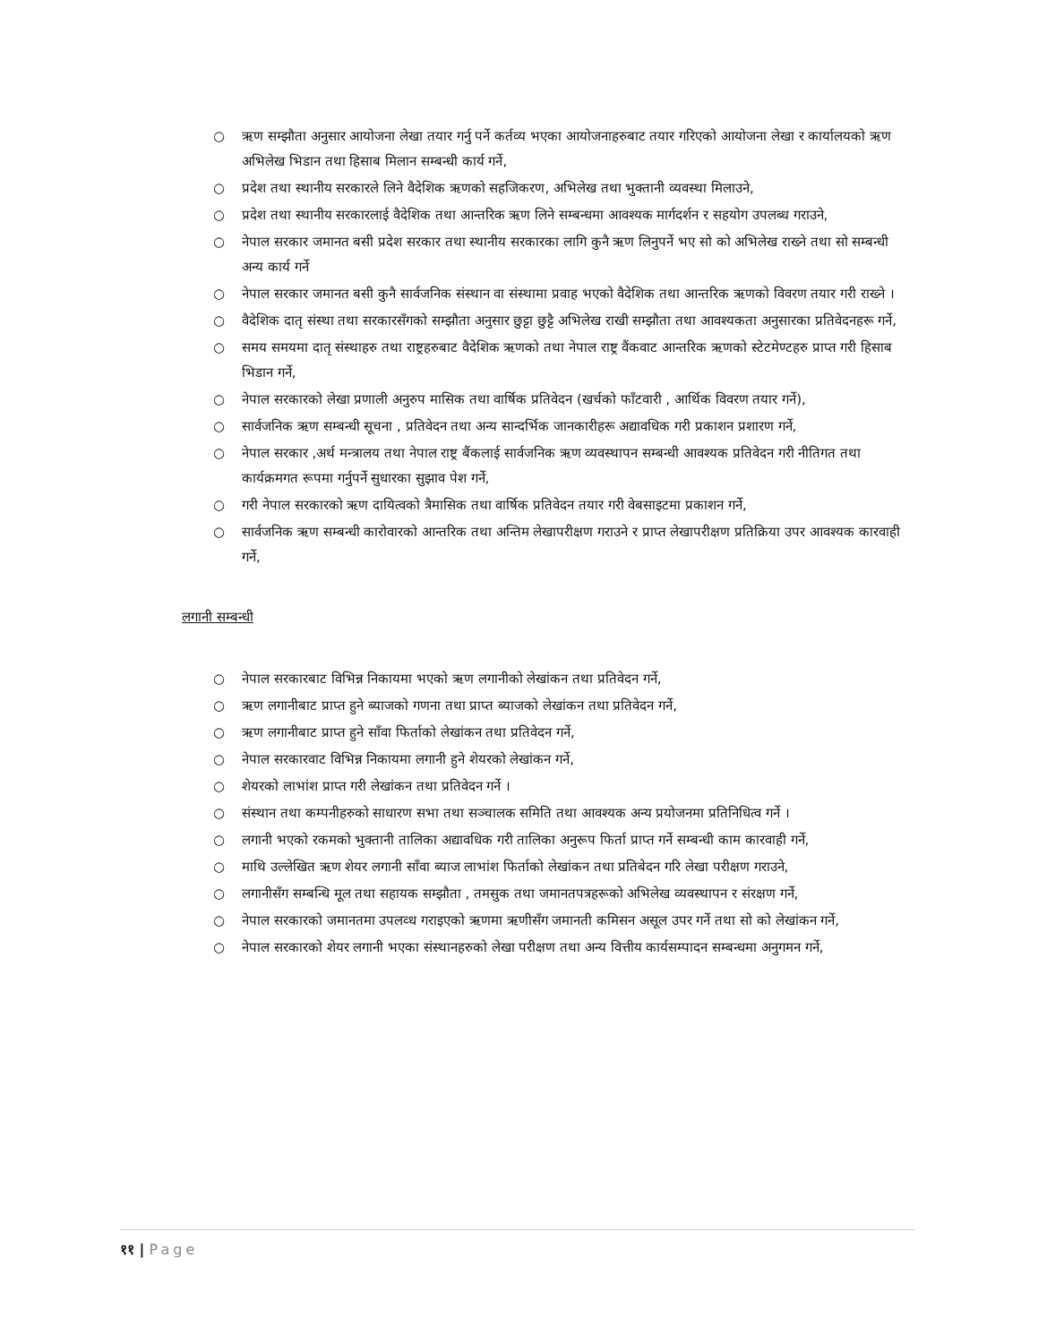○ ऋण सम्झौता अनुसार आयोजना लेखा तयार गर्नु पर्ने कर्तव्य भएका आयोजनाहरुबाट तयार गरिएको आयोजना लेखा र कार्यालयको ऋण अभिलेख भिडान तथा हिसाब मिलान सम्बन्धी कार्य गर्ने,
○ प्रदेश तथा स्थानीय सरकारले लिने वैदेशिक ऋणको सहजिकरण, अभिलेख तथा भुक्तानी व्यवस्था मिलाउने,
○ प्रदेश तथा स्थानीय सरकारलाई वैदेशिक तथा आन्तरिक ऋण लिने सम्बन्धमा आवश्यक मार्गदर्शन र सहयोग उपलब्ध गराउने,
○ नेपाल सरकार जमानत बसी प्रदेश सरकार तथा स्थानीय सरकारका लागि कुनै ऋण लिनुपर्ने भए सो को अभिलेख राख्ने तथा सो सम्बन्धी अन्य कार्य गर्ने
○ नेपाल सरकार जमानत बसी कुनै सार्वजनिक संस्थान वा संस्थामा प्रवाह भएको वैदेशिक तथा आन्तरिक ऋणको विवरण तयार गरी राख्ने ।
○ वैदेशिक दातृ संस्था तथा सरकारसँगको सम्झौता अनुसार छुट्टा छुट्टै अभिलेख राखी सम्झौता तथा आवश्यकता अनुसारका प्रतिवेदनहरू गर्ने,
○ समय समयमा दातृ संस्थाहरु तथा राष्ट्रहरुबाट वैदेशिक ऋणको तथा नेपाल राष्ट्र वैंकवाट आन्तरिक ऋणको स्टेटमेण्टहरु प्राप्त गरी हिसाब भिडान गर्ने,
○ नेपाल सरकारको लेखा प्रणाली अनुरुप मासिक तथा वार्षिक प्रतिवेदन (खर्चको फाँटवारी , आर्थिक विवरण तयार गर्ने),
○ सार्वजनिक ऋण सम्बन्धी सूचना , प्रतिवेदन तथा अन्य सान्दर्भिक जानकारीहरू अद्यावधिक गरी प्रकाशन प्रशारण गर्ने,
○ नेपाल सरकार ,अर्थ मन्त्रालय तथा नेपाल राष्ट्र बैंकलाई सार्वजनिक ऋण व्यवस्थापन सम्बन्धी आवश्यक प्रतिवेदन गरी नीतिगत तथा कार्यक्रमगत रूपमा गर्नुपर्ने सुधारका सुझाव पेश गर्ने,
○ गरी नेपाल सरकारको ऋण दायित्वको त्रैमासिक तथा वार्षिक प्रतिवेदन तयार गरी वेबसाइटमा प्रकाशन गर्ने,
○ सार्वजनिक ऋण सम्बन्धी कारोवारको आन्तरिक तथा अन्तिम लेखापरीक्षण गराउने र प्राप्त लेखापरीक्षण प्रतिक्रिया उपर आवश्यक कारवाही गर्ने,
लगानी सम्बन्धी
○ नेपाल सरकारबाट विभिन्न निकायमा भएको ऋण लगानीको लेखांकन तथा प्रतिवेदन गर्ने,
○ ऋण लगानीबाट प्राप्त हुने ब्याजको गणना तथा प्राप्त ब्याजको लेखांकन तथा प्रतिवेदन गर्ने,
○ ऋण लगानीबाट प्राप्त हुने साँवा फिर्ताको लेखांकन तथा प्रतिवेदन गर्ने,
○ नेपाल सरकारवाट विभिन्न निकायमा लगानी हुने शेयरको लेखांकन गर्ने,
○ शेयरको लाभांश प्राप्त गरी लेखांकन तथा प्रतिवेदन गर्ने ।
○ संस्थान तथा कम्पनीहरुको साधारण सभा तथा सञ्चालक समिति तथा आवश्यक अन्य प्रयोजनमा प्रतिनिधित्व गर्ने ।
○ लगानी भएको रकमको भुक्तानी तालिका अद्यावधिक गरी तालिका अनुरूप फिर्ता प्राप्त गर्ने सम्बन्धी काम कारवाही गर्ने,
○ माथि उल्लेखित ऋण शेयर लगानी साँवा ब्याज लाभांश फिर्ताको लेखांकन तथा प्रतिबेदन गरि लेखा परीक्षण गराउने,
○ लगानीसँग सम्बन्धि मूल तथा सहायक सम्झौता , तमसुक तथा जमानतपत्रहरूको अभिलेख व्यवस्थापन र संरक्षण गर्ने,
○ नेपाल सरकारको जमानतमा उपलव्ध गराइएको ऋणमा ऋणीसँग जमानती कमिसन असूल उपर गर्ने तथा सो को लेखांकन गर्ने,
○ नेपाल सरकारको शेयर लगानी भएका संस्थानहरुको लेखा परीक्षण तथा अन्य वित्तीय कार्यसम्पादन सम्बन्धमा अनुगमन गर्ने,
११ | Page